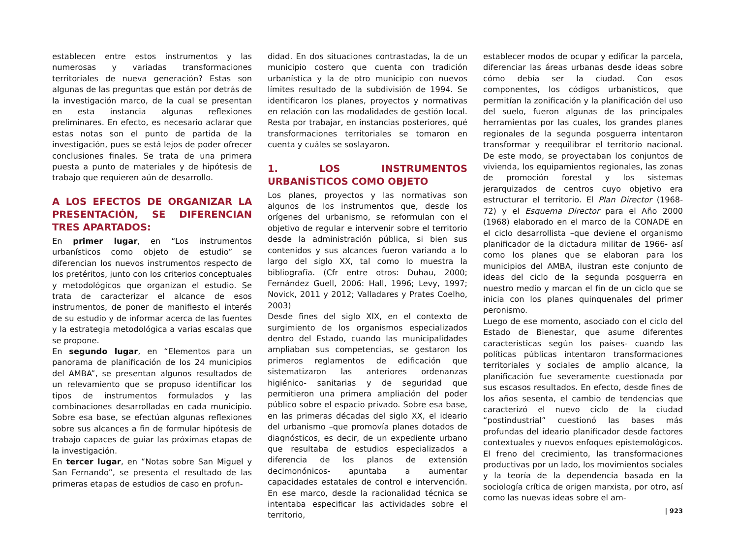establecen entre estos instrumentos y las numerosas y variadas transformaciones territoriales de nueva generación? Estas son algunas de las preguntas que están por detrás de la investigación marco, de la cual se presentan en esta instancia algunas reflexiones preliminares. En efecto, es necesario aclarar que estas notas son el punto de partida de la investigación, pues se está lejos de poder ofrecer conclusiones finales. Se trata de una primera puesta a punto de materiales y de hipótesis de trabajo que requieren aún de desarrollo.
A LOS EFECTOS DE ORGANIZAR LA PRESENTACIÓN, SE DIFERENCIAN TRES APARTADOS:
En primer lugar, en “Los instrumentos urbanísticos como objeto de estudio” se diferencian los nuevos instrumentos respecto de los pretéritos, junto con los criterios conceptuales y metodológicos que organizan el estudio. Se trata de caracterizar el alcance de esos instrumentos, de poner de manifiesto el interés de su estudio y de informar acerca de las fuentes y la estrategia metodológica a varias escalas que se propone.
En segundo lugar, en “Elementos para un panorama de planificación de los 24 municipios del AMBA”, se presentan algunos resultados de un relevamiento que se propuso identificar los tipos de instrumentos formulados y las combinaciones desarrolladas en cada municipio. Sobre esa base, se efectúan algunas reflexiones sobre sus alcances a fin de formular hipótesis de trabajo capaces de guiar las próximas etapas de la investigación.
En tercer lugar, en “Notas sobre San Miguel y San Fernando”, se presenta el resultado de las primeras etapas de estudios de caso en profun-
didad. En dos situaciones contrastadas, la de un municipio costero que cuenta con tradición urbanística y la de otro municipio con nuevos límites resultado de la subdivisión de 1994. Se identificaron los planes, proyectos y normativas en relación con las modalidades de gestión local. Resta por trabajar, en instancias posteriores, qué transformaciones territoriales se tomaron en cuenta y cuáles se soslayaron.
1. LOS INSTRUMENTOS URBANÍSTICOS COMO OBJETO
Los planes, proyectos y las normativas son algunos de los instrumentos que, desde los orígenes del urbanismo, se reformulan con el objetivo de regular e intervenir sobre el territorio desde la administración pública, si bien sus contenidos y sus alcances fueron variando a lo largo del siglo XX, tal como lo muestra la bibliografía. (Cfr entre otros: Duhau, 2000; Fernández Guell, 2006: Hall, 1996; Levy, 1997; Novick, 2011 y 2012; Valladares y Prates Coelho, 2003)
Desde fines del siglo XIX, en el contexto de surgimiento de los organismos especializados dentro del Estado, cuando las municipalidades ampliaban sus competencias, se gestaron los primeros reglamentos de edificación que sistematizaron las anteriores ordenanzas higiénico- sanitarias y de seguridad que permitieron una primera ampliación del poder público sobre el espacio privado. Sobre esa base, en las primeras décadas del siglo XX, el ideario del urbanismo –que promovía planes dotados de diagnósticos, es decir, de un expediente urbano que resultaba de estudios especializados a diferencia de los planos de extensión decimonónicos- apuntaba a aumentar capacidades estatales de control e intervención. En ese marco, desde la racionalidad técnica se intentaba especificar las actividades sobre el territorio,
establecer modos de ocupar y edificar la parcela, diferenciar las áreas urbanas desde ideas sobre cómo debía ser la ciudad. Con esos componentes, los códigos urbanísticos, que permitían la zonificación y la planificación del uso del suelo, fueron algunas de las principales herramientas por las cuales, los grandes planes regionales de la segunda posguerra intentaron transformar y reequilibrar el territorio nacional. De este modo, se proyectaban los conjuntos de vivienda, los equipamientos regionales, las zonas de promoción forestal y los sistemas jerarquizados de centros cuyo objetivo era estructurar el territorio. El Plan Director (1968-72) y el Esquema Director para el Año 2000 (1968) elaborado en el marco de la CONADE en el ciclo desarrollista –que deviene el organismo planificador de la dictadura militar de 1966- así como los planes que se elaboran para los municipios del AMBA, ilustran este conjunto de ideas del ciclo de la segunda posguerra en nuestro medio y marcan el fin de un ciclo que se inicia con los planes quinquenales del primer peronismo.
Luego de ese momento, asociado con el ciclo del Estado de Bienestar, que asume diferentes características según los países- cuando las políticas públicas intentaron transformaciones territoriales y sociales de amplio alcance, la planificación fue severamente cuestionada por sus escasos resultados. En efecto, desde fines de los años sesenta, el cambio de tendencias que caracterizó el nuevo ciclo de la ciudad “postindustrial” cuestionó las bases más profundas del ideario planificador desde factores contextuales y nuevos enfoques epistemológicos. El freno del crecimiento, las transformaciones productivas por un lado, los movimientos sociales y la teoría de la dependencia basada en la sociología crítica de origen marxista, por otro, así como las nuevas ideas sobre el am-
| 923